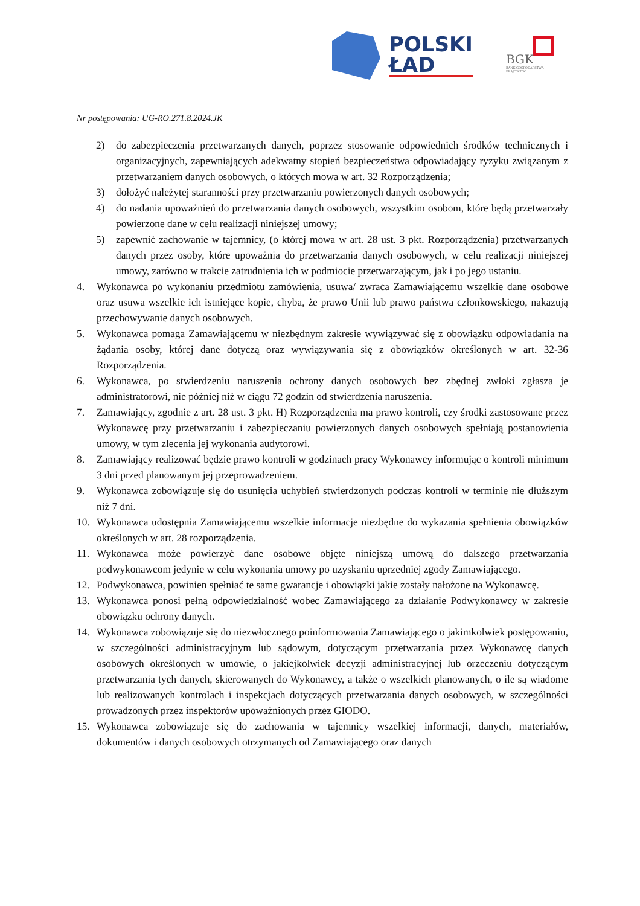POLSKI
ŁAD
BGK
BANK GOSPODARSTWA
KRAJOWEGO
Nr postępowania: UG-RO.271.8.2024.JK
2) do zabezpieczenia przetwarzanych danych, poprzez stosowanie odpowiednich środków technicznych i organizacyjnych, zapewniających adekwatny stopień bezpieczeństwa odpowiadający ryzyku związanym z przetwarzaniem danych osobowych, o których mowa w art. 32 Rozporządzenia;
3) dołożyć należytej staranności przy przetwarzaniu powierzonych danych osobowych;
4) do nadania upoważnień do przetwarzania danych osobowych, wszystkim osobom, które będą przetwarzały powierzone dane w celu realizacji niniejszej umowy;
5) zapewnić zachowanie w tajemnicy, (o której mowa w art. 28 ust. 3 pkt. Rozporządzenia) przetwarzanych danych przez osoby, które upoważnia do przetwarzania danych osobowych, w celu realizacji niniejszej umowy, zarówno w trakcie zatrudnienia ich w podmiocie przetwarzającym, jak i po jego ustaniu.
4. Wykonawca po wykonaniu przedmiotu zamówienia, usuwa/ zwraca Zamawiającemu wszelkie dane osobowe oraz usuwa wszelkie ich istniejące kopie, chyba, że prawo Unii lub prawo państwa członkowskiego, nakazują przechowywanie danych osobowych.
5. Wykonawca pomaga Zamawiającemu w niezbędnym zakresie wywiązywać się z obowiązku odpowiadania na żądania osoby, której dane dotyczą oraz wywiązywania się z obowiązków określonych w art. 32-36 Rozporządzenia.
6. Wykonawca, po stwierdzeniu naruszenia ochrony danych osobowych bez zbędnej zwłoki zgłasza je administratorowi, nie później niż w ciągu 72 godzin od stwierdzenia naruszenia.
7. Zamawiający, zgodnie z art. 28 ust. 3 pkt. H) Rozporządzenia ma prawo kontroli, czy środki zastosowane przez Wykonawcę przy przetwarzaniu i zabezpieczaniu powierzonych danych osobowych spełniają postanowienia umowy, w tym zlecenia jej wykonania audytorowi.
8. Zamawiający realizować będzie prawo kontroli w godzinach pracy Wykonawcy informując o kontroli minimum 3 dni przed planowanym jej przeprowadzeniem.
9. Wykonawca zobowiązuje się do usunięcia uchybień stwierdzonych podczas kontroli w terminie nie dłuższym niż 7 dni.
10. Wykonawca udostępnia Zamawiającemu wszelkie informacje niezbędne do wykazania spełnienia obowiązków określonych w art. 28 rozporządzenia.
11. Wykonawca może powierzyć dane osobowe objęte niniejszą umową do dalszego przetwarzania podwykonawcom jedynie w celu wykonania umowy po uzyskaniu uprzedniej zgody Zamawiającego.
12. Podwykonawca, powinien spełniać te same gwarancje i obowiązki jakie zostały nałożone na Wykonawcę.
13. Wykonawca ponosi pełną odpowiedzialność wobec Zamawiającego za działanie Podwykonawcy w zakresie obowiązku ochrony danych.
14. Wykonawca zobowiązuje się do niezwłocznego poinformowania Zamawiającego o jakimkolwiek postępowaniu, w szczególności administracyjnym lub sądowym, dotyczącym przetwarzania przez Wykonawcę danych osobowych określonych w umowie, o jakiejkolwiek decyzji administracyjnej lub orzeczeniu dotyczącym przetwarzania tych danych, skierowanych do Wykonawcy, a także o wszelkich planowanych, o ile są wiadome lub realizowanych kontrolach i inspekcjach dotyczących przetwarzania danych osobowych, w szczególności prowadzonych przez inspektorów upoważnionych przez GIODO.
15. Wykonawca zobowiązuje się do zachowania w tajemnicy wszelkiej informacji, danych, materiałów, dokumentów i danych osobowych otrzymanych od Zamawiającego oraz danych